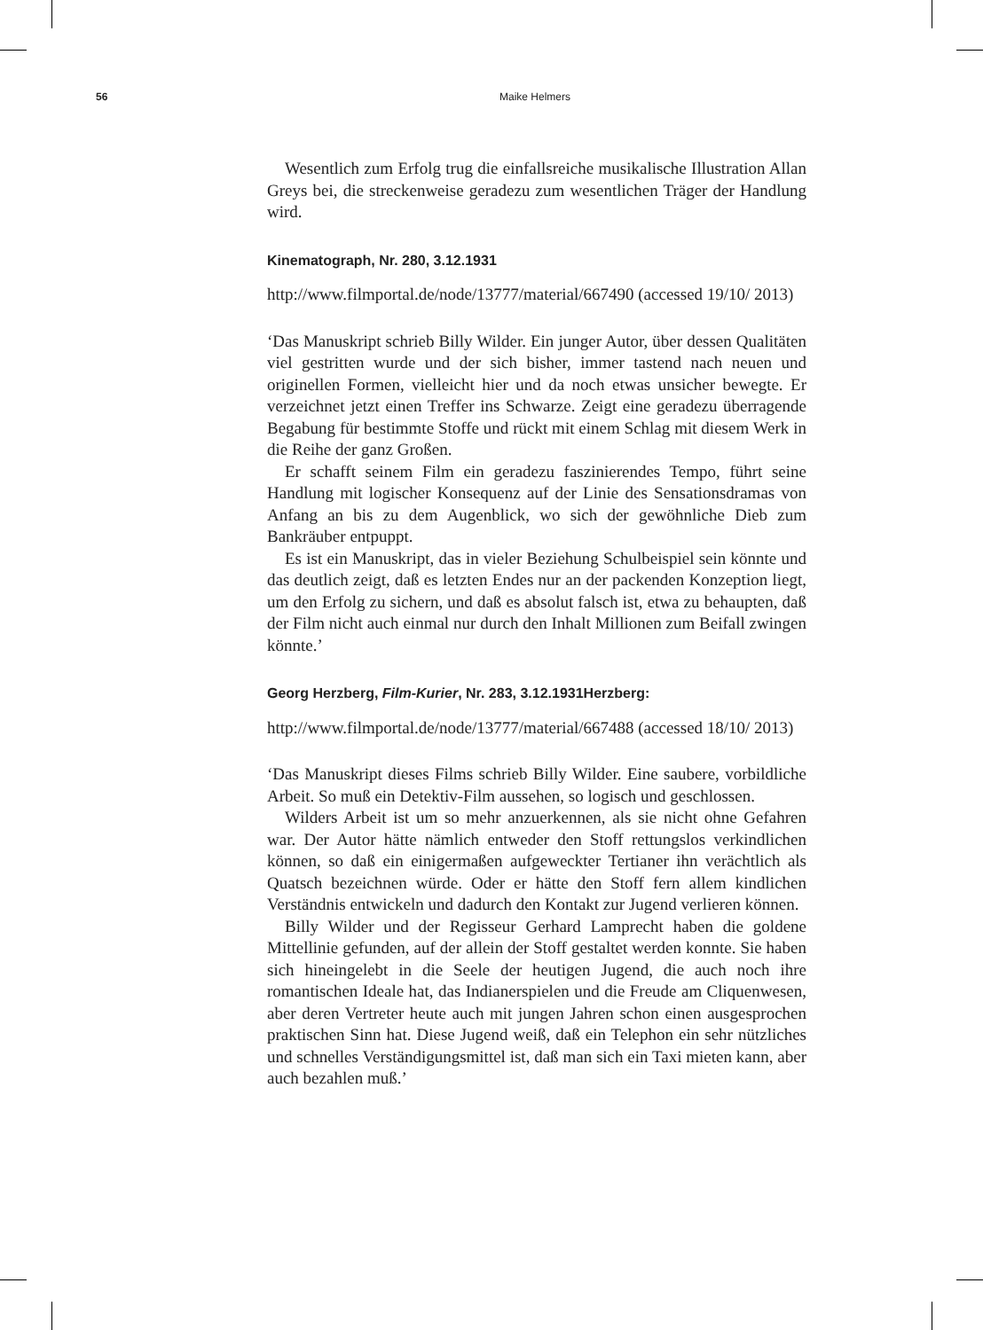56 Maike Helmers
Wesentlich zum Erfolg trug die einfallsreiche musikalische Illustration Allan Greys bei, die streckenweise geradezu zum wesentlichen Träger der Handlung wird.
Kinematograph, Nr. 280, 3.12.1931
http://www.filmportal.de/node/13777/material/667490 (accessed 19/10/ 2013)
‘Das Manuskript schrieb Billy Wilder. Ein junger Autor, über dessen Qualitäten viel gestritten wurde und der sich bisher, immer tastend nach neuen und originellen Formen, vielleicht hier und da noch etwas unsicher bewegte. Er verzeichnet jetzt einen Treffer ins Schwarze. Zeigt eine geradezu überragende Begabung für bestimmte Stoffe und rückt mit einem Schlag mit diesem Werk in die Reihe der ganz Großen.
Er schafft seinem Film ein geradezu faszinierendes Tempo, führt seine Handlung mit logischer Konsequenz auf der Linie des Sensationsdramas von Anfang an bis zu dem Augenblick, wo sich der gewöhnliche Dieb zum Bankräuber entpuppt.
Es ist ein Manuskript, das in vieler Beziehung Schulbeispiel sein könnte und das deutlich zeigt, daß es letzten Endes nur an der packenden Konzeption liegt, um den Erfolg zu sichern, und daß es absolut falsch ist, etwa zu behaupten, daß der Film nicht auch einmal nur durch den Inhalt Millionen zum Beifall zwingen könnte.’
Georg Herzberg, Film-Kurier, Nr. 283, 3.12.1931Herzberg:
http://www.filmportal.de/node/13777/material/667488 (accessed 18/10/ 2013)
‘Das Manuskript dieses Films schrieb Billy Wilder. Eine saubere, vorbildliche Arbeit. So muß ein Detektiv-Film aussehen, so logisch und geschlossen.
Wilders Arbeit ist um so mehr anzuerkennen, als sie nicht ohne Gefahren war. Der Autor hätte nämlich entweder den Stoff rettungslos verkindlichen können, so daß ein einigermaßen aufgeweckter Tertianer ihn verächtlich als Quatsch bezeichnen würde. Oder er hätte den Stoff fern allem kindlichen Verständnis entwickeln und dadurch den Kontakt zur Jugend verlieren können.
Billy Wilder und der Regisseur Gerhard Lamprecht haben die goldene Mittellinie gefunden, auf der allein der Stoff gestaltet werden konnte. Sie haben sich hineingelebt in die Seele der heutigen Jugend, die auch noch ihre romantischen Ideale hat, das Indianerspielen und die Freude am Cliquenwesen, aber deren Vertreter heute auch mit jungen Jahren schon einen ausgesprochen praktischen Sinn hat. Diese Jugend weiß, daß ein Telephon ein sehr nützliches und schnelles Verständigungsmittel ist, daß man sich ein Taxi mieten kann, aber auch bezahlen muß.’